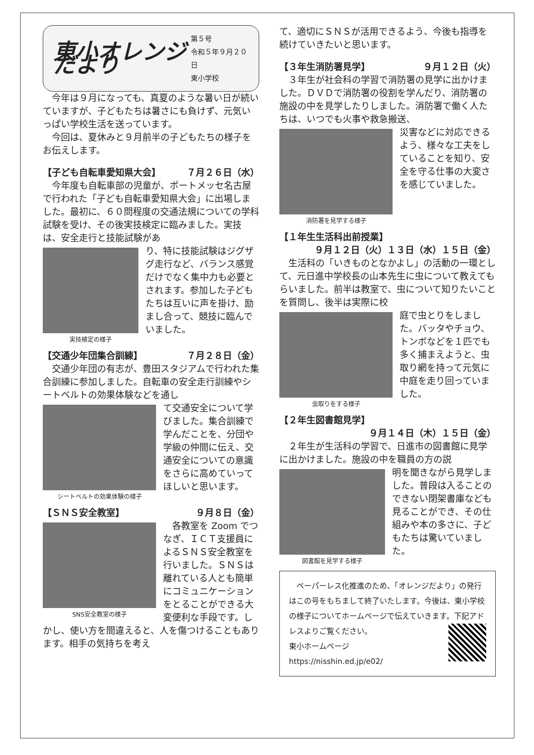東小オレンジだより
第５号
令和５年９月２０日
東小学校
　今年は９月になっても、真夏のような暑い日が続いていますが、子どもたちは暑さにも負けず、元気いっぱい学校生活を送っています。
　今回は、夏休みと９月前半の子どもたちの様子をお伝えします。
【子ども自転車愛知県大会】 ７月２６日（水）
　今年度も自転車部の児童が、ポートメッセ名古屋で行われた「子ども自転車愛知県大会」に出場しました。最初に、６０問程度の交通法規についての学科試験を受け、その後実技検定に臨みました。実技は、安全走行と技能試験があ
実技検定の様子
り、特に技能試験はジグザグ走行など、バランス感覚だけでなく集中力も必要とされます。参加した子どもたちは互いに声を掛け、励まし合って、競技に臨んでいました。
【交通少年団集合訓練】 ７月２８日（金）
　交通少年団の有志が、豊田スタジアムで行われた集合訓練に参加しました。自転車の安全走行訓練やシートベルトの効果体験などを通し
シートベルトの効果体験の様子
て交通安全について学びました。集合訓練で学んだことを、分団や学級の仲間に伝え、交通安全についての意識をさらに高めていってほしいと思います。
【ＳＮＳ安全教室】 ９月８日（金）
SNS安全教室の様子
　各教室を Zoom でつなぎ、ＩＣＴ支援員によるＳＮＳ安全教室を行いました。ＳＮＳは離れている人とも簡単にコミュニケーションをとることができる大変便利な手段です。しかし、使い方を間違えると、人を傷つけることもあります。相手の気持ちを考え
て、適切にＳＮＳが活用できるよう、今後も指導を続けていきたいと思います。
【３年生消防署見学】 ９月１２日（火）
　３年生が社会科の学習で消防署の見学に出かけました。ＤＶＤで消防署の役割を学んだり、消防署の施設の中を見学したりしました。消防署で働く人たちは、いつでも火事や救急搬送、
消防署を見学する様子
災害などに対応できるよう、様々な工夫をしていることを知り、安全を守る仕事の大変さを感じていました。
【１年生生活科出前授業】
９月１２日（火）１３日（水）１５日（金）
　生活科の「いきものとなかよし」の活動の一環として、元日進中学校長の山本先生に虫について教えてもらいました。前半は教室で、虫について知りたいことを質問し、後半は実際に校
虫取りをする様子
庭で虫とりをしました。バッタやチョウ、トンボなどを１匹でも多く捕まえようと、虫取り網を持って元気に中庭を走り回っていました。
【２年生図書館見学】
９月１４日（木）１５日（金）
　２年生が生活科の学習で、日進市の図書館に見学に出かけました。施設の中を職員の方の説
図書館を見学する様子
明を聞きながら見学しました。普段は入ることのできない閉架書庫なども見ることができ、その仕組みや本の多さに、子どもたちは驚いていました。
　ペーパーレス化推進のため、「オレンジだより」の発行はこの号をもちまして終了いたします。今後は、東小学校の様子についてホームページで伝えていきます。下記アドレスよりご覧ください。
東小ホームページ
https://nisshin.ed.jp/e02/